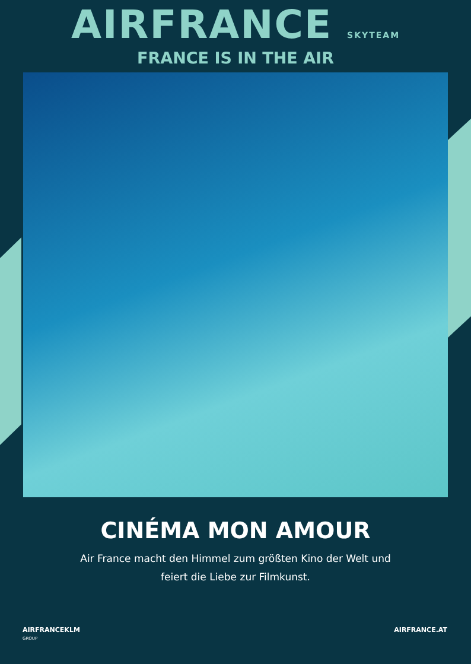AIRFRANCE SKYTEAM
FRANCE IS IN THE AIR
CINÉMA MON AMOUR
Air France macht den Himmel zum größten Kino der Welt und
feiert die Liebe zur Filmkunst.
AIRFRANCEKLM
GROUP AIRFRANCE.AT